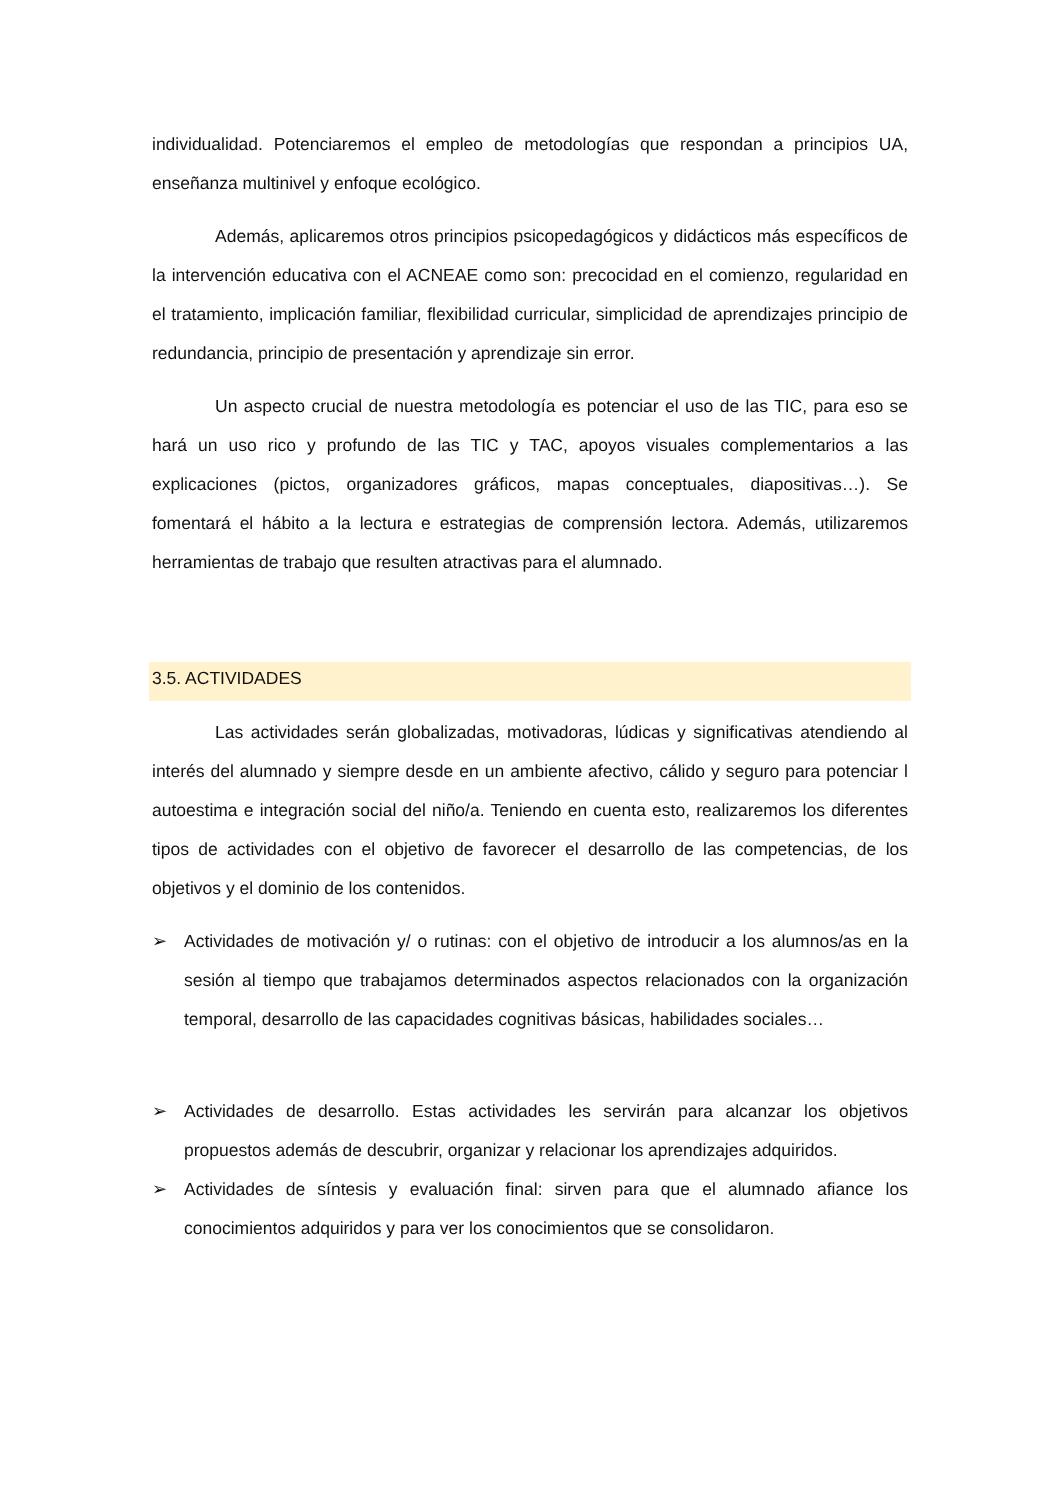individualidad. Potenciaremos el empleo de metodologías que respondan a principios UA, enseñanza multinivel y enfoque ecológico.
Además, aplicaremos otros principios psicopedagógicos y didácticos más específicos de la intervención educativa con el ACNEAE como son: precocidad en el comienzo, regularidad en el tratamiento, implicación familiar, flexibilidad curricular, simplicidad de aprendizajes principio de redundancia, principio de presentación y aprendizaje sin error.
Un aspecto crucial de nuestra metodología es potenciar el uso de las TIC, para eso se hará un uso rico y profundo de las TIC y TAC, apoyos visuales complementarios a las explicaciones (pictos, organizadores gráficos, mapas conceptuales, diapositivas…). Se fomentará el hábito a la lectura e estrategias de comprensión lectora. Además, utilizaremos herramientas de trabajo que resulten atractivas para el alumnado.
3.5. ACTIVIDADES
Las actividades serán globalizadas, motivadoras, lúdicas y significativas atendiendo al interés del alumnado y siempre desde en un ambiente afectivo, cálido y seguro para potenciar l autoestima e integración social del niño/a. Teniendo en cuenta esto, realizaremos los diferentes tipos de actividades con el objetivo de favorecer el desarrollo de las competencias, de los objetivos y el dominio de los contenidos.
➢ Actividades de motivación y/ o rutinas: con el objetivo de introducir a los alumnos/as en la sesión al tiempo que trabajamos determinados aspectos relacionados con la organización temporal, desarrollo de las capacidades cognitivas básicas, habilidades sociales…
➢ Actividades de desarrollo. Estas actividades les servirán para alcanzar los objetivos propuestos además de descubrir, organizar y relacionar los aprendizajes adquiridos.
➢ Actividades de síntesis y evaluación final: sirven para que el alumnado afiance los conocimientos adquiridos y para ver los conocimientos que se consolidaron.